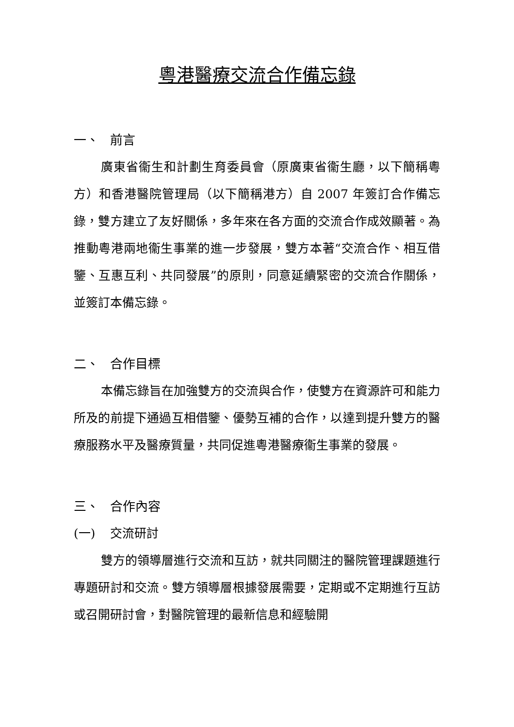粵港醫療交流合作備忘錄
一、 前言
廣東省衞生和計劃生育委員會（原廣東省衞生廳，以下簡稱粵方）和香港醫院管理局（以下簡稱港方）自 2007 年簽訂合作備忘錄，雙方建立了友好關係，多年來在各方面的交流合作成效顯著。為推動粵港兩地衞生事業的進一步發展，雙方本著“交流合作、相互借鑒、互惠互利、共同發展”的原則，同意延續緊密的交流合作關係，並簽訂本備忘錄。
二、 合作目標
本備忘錄旨在加強雙方的交流與合作，使雙方在資源許可和能力所及的前提下通過互相借鑒、優勢互補的合作，以達到提升雙方的醫療服務水平及醫療質量，共同促進粵港醫療衞生事業的發展。
三、 合作內容
(一) 交流研討
雙方的領導層進行交流和互訪，就共同關注的醫院管理課題進行專題研討和交流。雙方領導層根據發展需要，定期或不定期進行互訪或召開研討會，對醫院管理的最新信息和經驗開